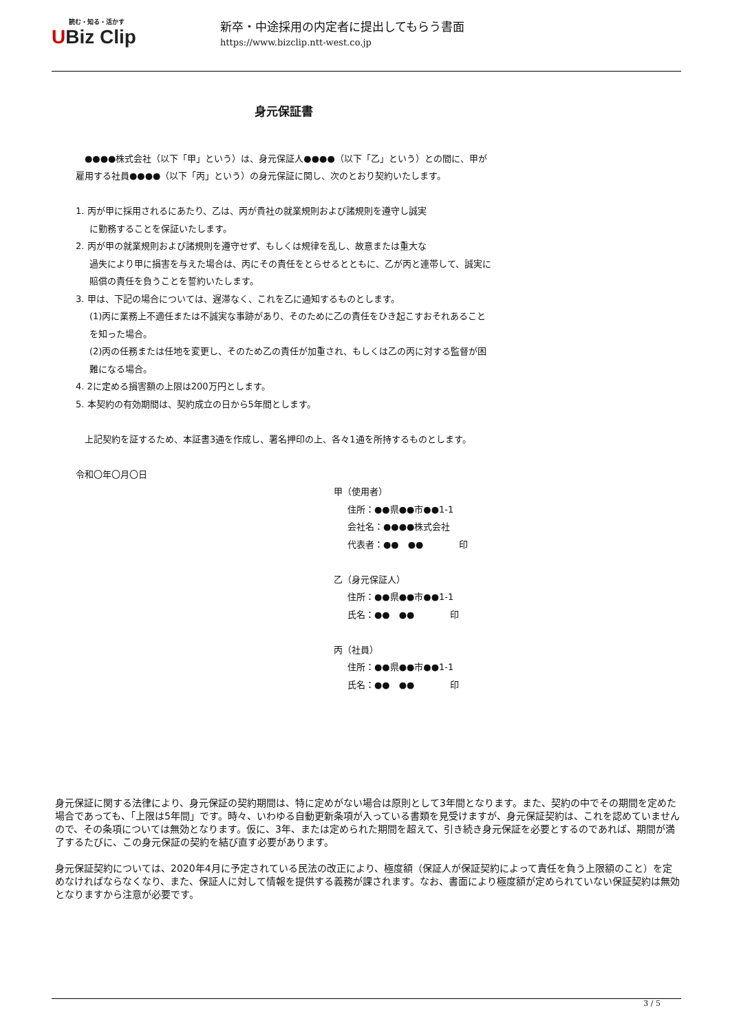読む・知る・活かす
UBiz Clip
新卒・中途採用の内定者に提出してもらう書面
https://www.bizclip.ntt-west.co.jp
身元保証書
　●●●●株式会社（以下「甲」という）は、身元保証人●●●●（以下「乙」という）との間に、甲が雇用する社員●●●●（以下「丙」という）の身元保証に関し、次のとおり契約いたします。
1. 丙が甲に採用されるにあたり、乙は、丙が貴社の就業規則および諸規則を遵守し誠実
に勤務することを保証いたします。
2. 丙が甲の就業規則および諸規則を遵守せず、もしくは規律を乱し、故意または重大な
過失により甲に損害を与えた場合は、丙にその責任をとらせるとともに、乙が丙と連帯して、誠実に賠償の責任を負うことを誓約いたします。
3. 甲は、下記の場合については、遅滞なく、これを乙に通知するものとします。
(1)丙に業務上不適任または不誠実な事跡があり、そのために乙の責任をひき起こすおそれあることを知った場合。
(2)丙の任務または任地を変更し、そのため乙の責任が加重され、もしくは乙の丙に対する監督が困難になる場合。
4. 2に定める損害額の上限は200万円とします。
5. 本契約の有効期間は、契約成立の日から5年間とします。
　上記契約を証するため、本証書3通を作成し、署名押印の上、各々1通を所持するものとします。
令和〇年〇月〇日
甲（使用者）
住所：●●県●●市●●1-1
会社名：●●●●株式会社
代表者：●●　●●　　　　印
乙（身元保証人）
住所：●●県●●市●●1-1
氏名：●●　●●　　　　印
丙（社員）
住所：●●県●●市●●1-1
氏名：●●　●●　　　　印
身元保証に関する法律により、身元保証の契約期間は、特に定めがない場合は原則として3年間となります。また、契約の中でその期間を定めた場合であっても、「上限は5年間」です。時々、いわゆる自動更新条項が入っている書類を見受けますが、身元保証契約は、これを認めていませんので、その条項については無効となります。仮に、3年、または定められた期間を超えて、引き続き身元保証を必要とするのであれば、期間が満了するたびに、この身元保証の契約を結び直す必要があります。
身元保証契約については、2020年4月に予定されている民法の改正により、極度額（保証人が保証契約によって責任を負う上限額のこと）を定めなければならなくなり、また、保証人に対して情報を提供する義務が課されます。なお、書面により極度額が定められていない保証契約は無効となりますから注意が必要です。
3 / 5